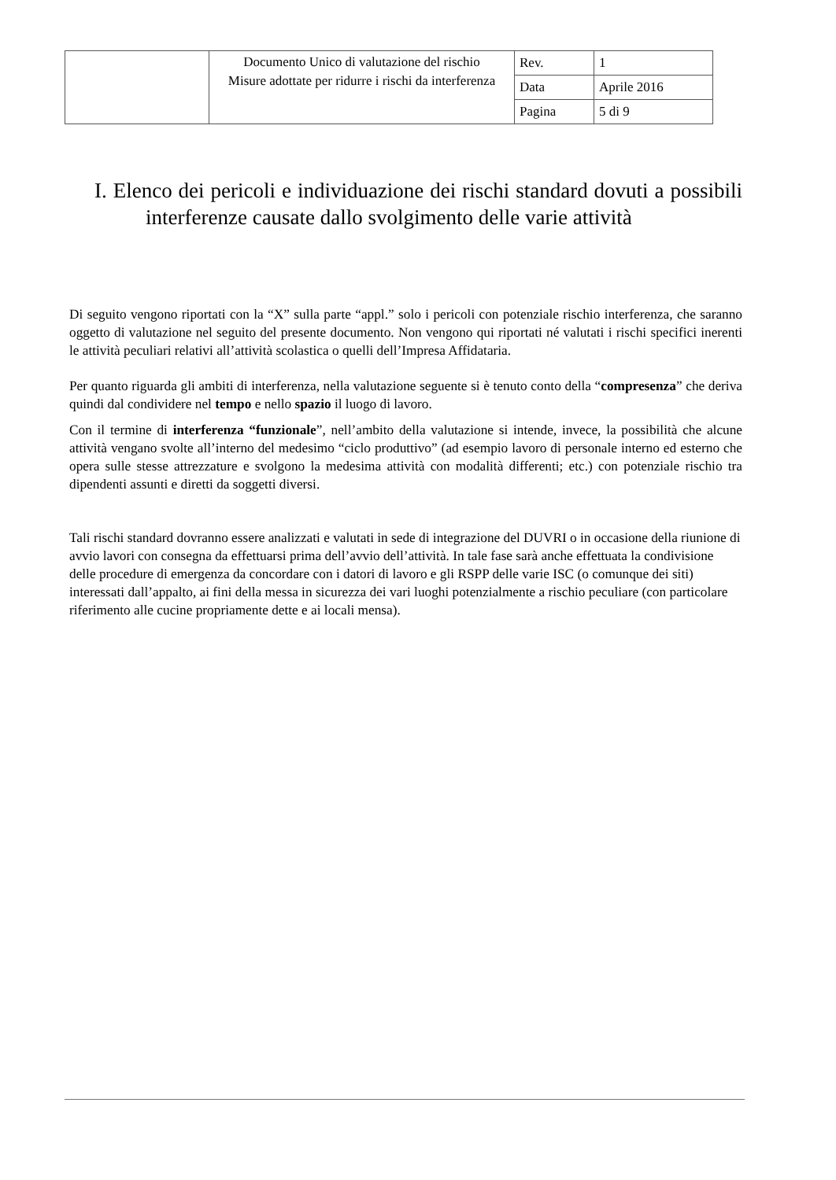| | Documento Unico di valutazione del rischio Misure adottate per ridurre i rischi da interferenza | Rev. | 1 |
| | | Data | Aprile 2016 |
| | | Pagina | 5 di 9 |
I. Elenco dei pericoli e individuazione dei rischi standard dovuti a possibili interferenze causate dallo svolgimento delle varie attività
Di seguito vengono riportati con la “X” sulla parte “appl.” solo i pericoli con potenziale rischio interferenza, che saranno oggetto di valutazione nel seguito del presente documento. Non vengono qui riportati né valutati i rischi specifici inerenti le attività peculiari relativi all’attività scolastica o quelli dell’Impresa Affidataria.
Per quanto riguarda gli ambiti di interferenza, nella valutazione seguente si è tenuto conto della “compresenza” che deriva quindi dal condividere nel tempo e nello spazio il luogo di lavoro.
Con il termine di interferenza “funzionale”, nell’ambito della valutazione si intende, invece, la possibilità che alcune attività vengano svolte all’interno del medesimo “ciclo produttivo” (ad esempio lavoro di personale interno ed esterno che opera sulle stesse attrezzature e svolgono la medesima attività con modalità differenti; etc.) con potenziale rischio tra dipendenti assunti e diretti da soggetti diversi.
Tali rischi standard dovranno essere analizzati e valutati in sede di integrazione del DUVRI o in occasione della riunione di avvio lavori con consegna da effettuarsi prima dell’avvio dell’attività. In tale fase sarà anche effettuata la condivisione delle procedure di emergenza da concordare con i datori di lavoro e gli RSPP delle varie ISC (o comunque dei siti) interessati dall’appalto, ai fini della messa in sicurezza dei vari luoghi potenzialmente a rischio peculiare (con particolare riferimento alle cucine propriamente dette e ai locali mensa).